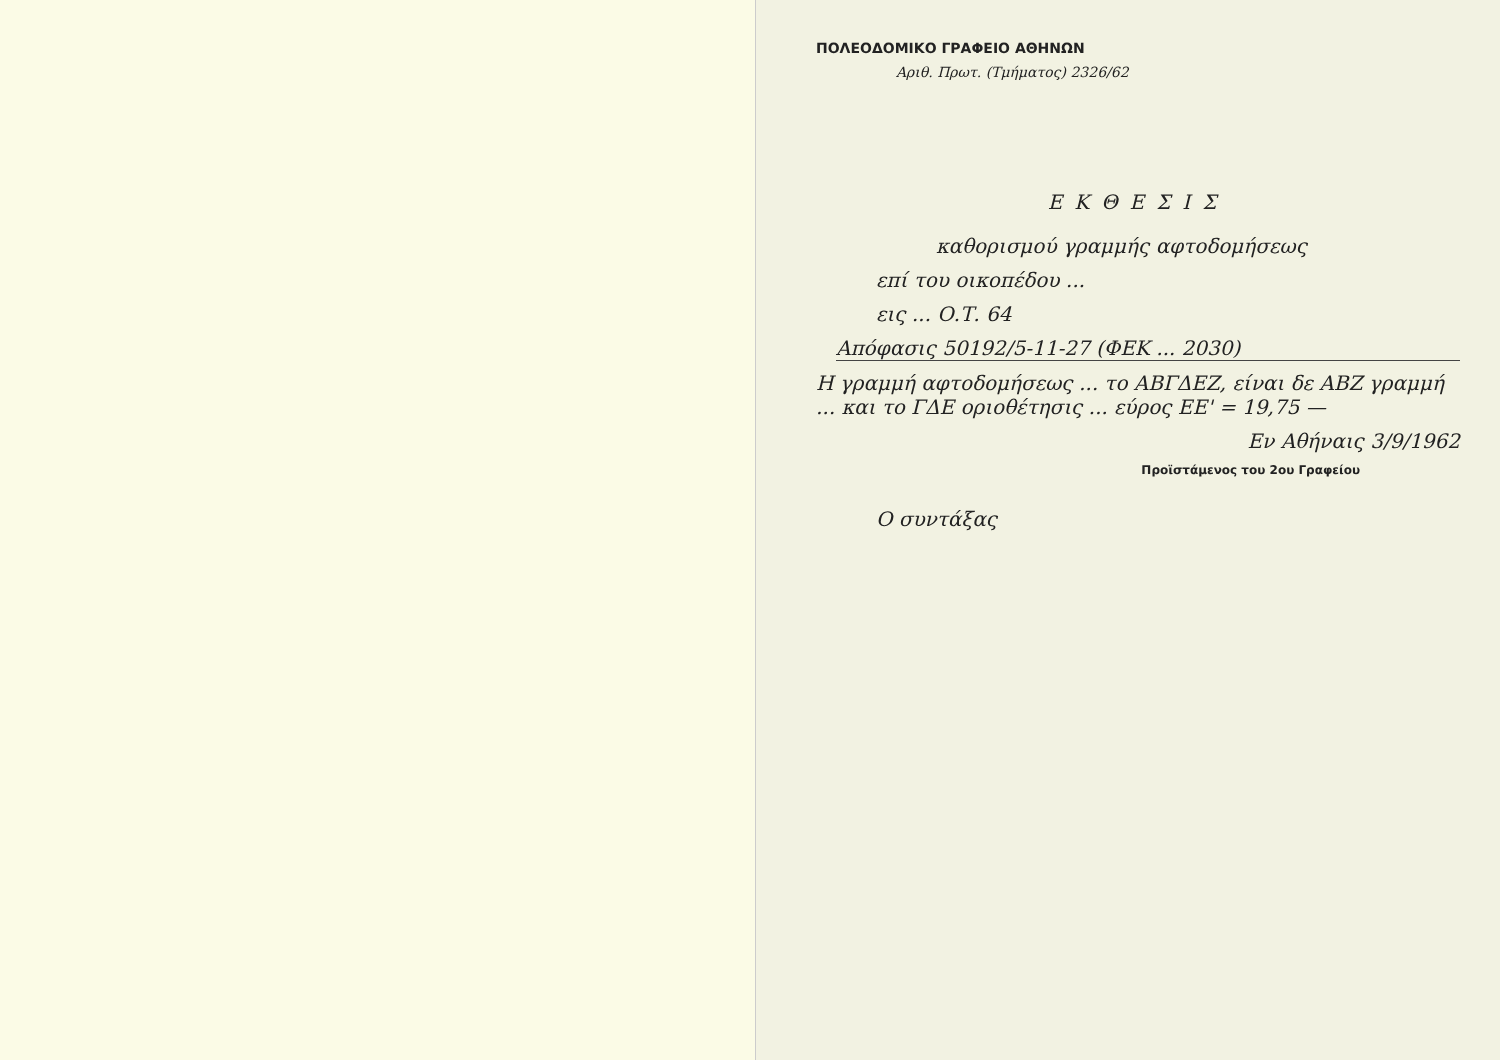ΠΟΛΕΟΔΟΜΙΚΟ ΓΡΑΦΕΙΟ ΑΘΗΝΩΝ
Αριθ. Πρωτ. (Τμήματος) 2326/62
ΕΚΘΕΣΙΣ
καθορισμού γραμμής αφτοδομήσεως
επί του οικοπέδου ...
εις ... Ο.Τ. 64
Απόφασις 50192/5-11-27 (ΦΕΚ ... 2030)
Η γραμμή αφτοδομήσεως ... το ΑΒΓΔΕΖ, είναι δε ΑΒΖ γραμμή ... και το ΓΔΕ οριοθέτησις ... εύρος ΕΕ' = 19,75 —
Εν Αθήναις 3/9/1962
Προϊστάμενος του 2ου Γραφείου
Ο συντάξας